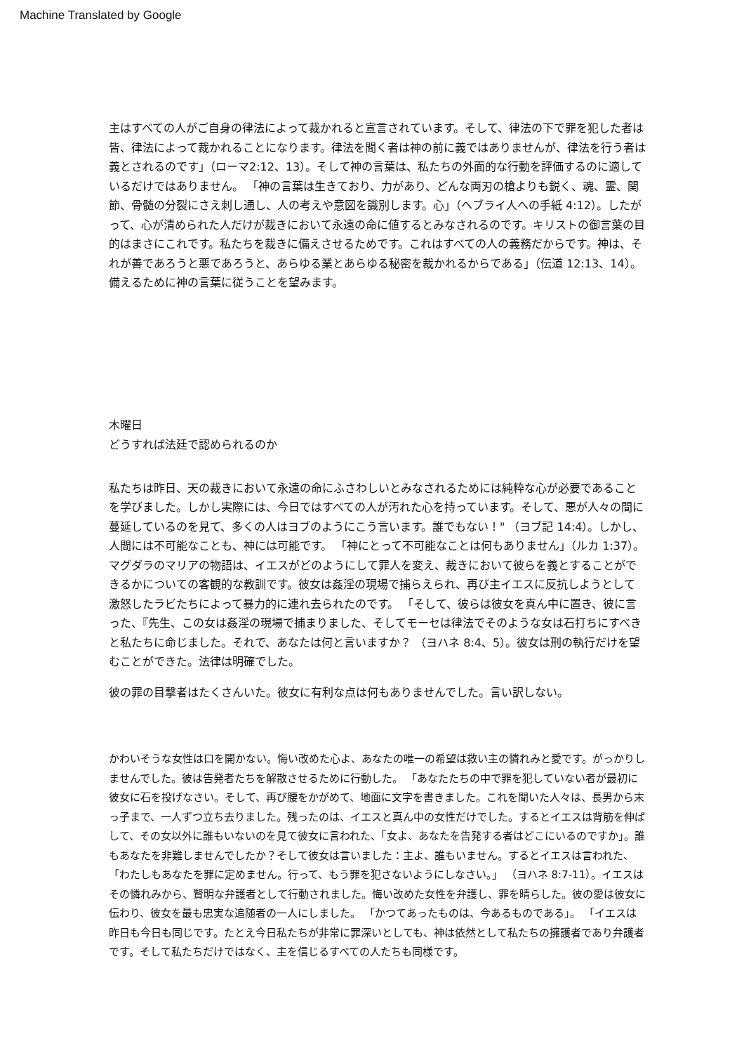Machine Translated by Google
主はすべての人がご自身の律法によって裁かれると宣言されています。そして、律法の下で罪を犯した者は皆、律法によって裁かれることになります。律法を聞く者は神の前に義ではありませんが、律法を行う者は義とされるのです」（ローマ2:12、13）。そして神の言葉は、私たちの外面的な行動を評価するのに適しているだけではありません。 「神の言葉は生きており、力があり、どんな両刃の槍よりも鋭く、魂、霊、関節、骨髄の分裂にさえ刺し通し、人の考えや意図を識別します。心」（ヘブライ人への手紙 4:12）。したがって、心が清められた人だけが裁きにおいて永遠の命に値するとみなされるのです。キリストの御言葉の目的はまさにこれです。私たちを裁きに備えさせるためです。これはすべての人の義務だからです。神は、それが善であろうと悪であろうと、あらゆる業とあらゆる秘密を裁かれるからである」（伝道 12:13、14）。備えるために神の言葉に従うことを望みます。
木曜日
どうすれば法廷で認められるのか
私たちは昨日、天の裁きにおいて永遠の命にふさわしいとみなされるためには純粋な心が必要であることを学びました。しかし実際には、今日ではすべての人が汚れた心を持っています。そして、悪が人々の間に蔓延しているのを見て、多くの人はヨブのようにこう言います。誰でもない！" （ヨブ記 14:4）。しかし、人間には不可能なことも、神には可能です。 「神にとって不可能なことは何もありません」（ルカ 1:37）。マグダラのマリアの物語は、イエスがどのようにして罪人を変え、裁きにおいて彼らを義とすることができるかについての客観的な教訓です。彼女は姦淫の現場で捕らえられ、再び主イエスに反抗しようとして激怒したラビたちによって暴力的に連れ去られたのです。 「そして、彼らは彼女を真ん中に置き、彼に言った、『先生、この女は姦淫の現場で捕まりました、そしてモーセは律法でそのような女は石打ちにすべきと私たちに命じました。それで、あなたは何と言いますか？ （ヨハネ 8:4、5）。彼女は刑の執行だけを望むことができた。法律は明確でした。
彼の罪の目撃者はたくさんいた。彼女に有利な点は何もありませんでした。言い訳しない。
かわいそうな女性は口を開かない。悔い改めた心よ、あなたの唯一の希望は救い主の憐れみと愛です。がっかりしませんでした。彼は告発者たちを解散させるために行動した。 「あなたたちの中で罪を犯していない者が最初に彼女に石を投げなさい。そして、再び腰をかがめて、地面に文字を書きました。これを聞いた人々は、長男から末っ子まで、一人ずつ立ち去りました。残ったのは、イエスと真ん中の女性だけでした。するとイエスは背筋を伸ばして、その女以外に誰もいないのを見て彼女に言われた、「女よ、あなたを告発する者はどこにいるのですか」。誰もあなたを非難しませんでしたか？そして彼女は言いました：主よ、誰もいません。するとイエスは言われた、「わたしもあなたを罪に定めません。行って、もう罪を犯さないようにしなさい。」 （ヨハネ 8:7-11）。イエスはその憐れみから、賢明な弁護者として行動されました。悔い改めた女性を弁護し、罪を晴らした。彼の愛は彼女に伝わり、彼女を最も忠実な追随者の一人にしました。 「かつてあったものは、今あるものである」。 「イエスは昨日も今日も同じです。たとえ今日私たちが非常に罪深いとしても、神は依然として私たちの擁護者であり弁護者です。そして私たちだけではなく、主を信じるすべての人たちも同様です。